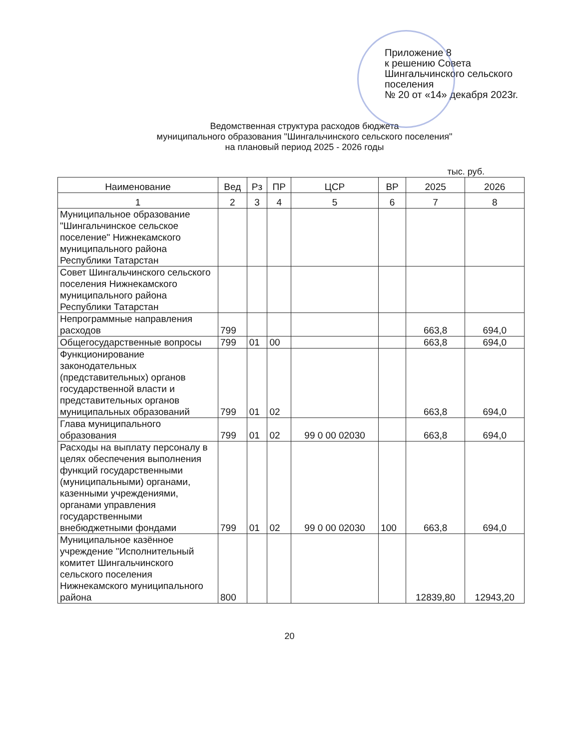Приложение 8
к решению Совета
Шингальчинского сельского
поселения
№ 20 от «14» декабря 2023г.
Ведомственная структура расходов бюджета
муниципального образования "Шингальчинского сельского поселения"
на плановый период 2025 - 2026 годы
тыс. руб.
| Наименование | Вед | Рз | ПР | ЦСР | ВР | 2025 | 2026 |
| --- | --- | --- | --- | --- | --- | --- | --- |
| 1 | 2 | 3 | 4 | 5 | 6 | 7 | 8 |
| Муниципальное образование "Шингальчинское сельское поселение" Нижнекамского муниципального района Республики Татарстан | | | | | | | |
| Совет Шингальчинского сельского поселения Нижнекамского муниципального района Республики Татарстан | | | | | | | |
| Непрограммные направления расходов | 799 | | | | | 663,8 | 694,0 |
| Общегосударственные вопросы | 799 | 01 | 00 | | | 663,8 | 694,0 |
| Функционирование законодательных (представительных) органов государственной власти и представительных органов муниципальных образований | 799 | 01 | 02 | | | 663,8 | 694,0 |
| Глава муниципального образования | 799 | 01 | 02 | 99 0 00 02030 | | 663,8 | 694,0 |
| Расходы на выплату персоналу в целях обеспечения выполнения функций государственными (муниципальными) органами, казенными учреждениями, органами управления государственными внебюджетными фондами | 799 | 01 | 02 | 99 0 00 02030 | 100 | 663,8 | 694,0 |
| Муниципальное казённое учреждение "Исполнительный комитет Шингальчинского сельского поселения Нижнекамского муниципального района | 800 | | | | | 12839,80 | 12943,20 |
20